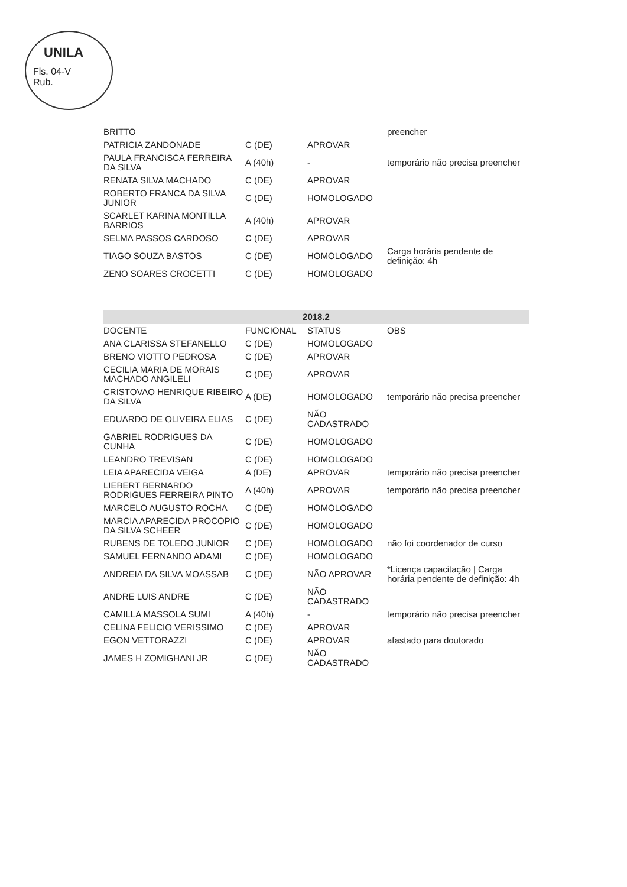UNILA
Fls. 04-V
Rub.
| BRITTO | | | preencher |
| PATRICIA ZANDONADE | C (DE) | APROVAR | |
| PAULA FRANCISCA FERREIRA DA SILVA | A (40h) | - | temporário não precisa preencher |
| RENATA SILVA MACHADO | C (DE) | APROVAR | |
| ROBERTO FRANCA DA SILVA JUNIOR | C (DE) | HOMOLOGADO | |
| SCARLET KARINA MONTILLA BARRIOS | A (40h) | APROVAR | |
| SELMA PASSOS CARDOSO | C (DE) | APROVAR | |
| TIAGO SOUZA BASTOS | C (DE) | HOMOLOGADO | Carga horária pendente de definição: 4h |
| ZENO SOARES CROCETTI | C (DE) | HOMOLOGADO | |
| 2018.2 | | | |
| --- | --- | --- | --- |
| DOCENTE | FUNCIONAL | STATUS | OBS |
| ANA CLARISSA STEFANELLO | C (DE) | HOMOLOGADO | |
| BRENO VIOTTO PEDROSA | C (DE) | APROVAR | |
| CECILIA MARIA DE MORAIS MACHADO ANGILELI | C (DE) | APROVAR | |
| CRISTOVAO HENRIQUE RIBEIRO DA SILVA | A (DE) | HOMOLOGADO | temporário não precisa preencher |
| EDUARDO DE OLIVEIRA ELIAS | C (DE) | NÃO CADASTRADO | |
| GABRIEL RODRIGUES DA CUNHA | C (DE) | HOMOLOGADO | |
| LEANDRO TREVISAN | C (DE) | HOMOLOGADO | |
| LEIA APARECIDA VEIGA | A (DE) | APROVAR | temporário não precisa preencher |
| LIEBERT BERNARDO RODRIGUES FERREIRA PINTO | A (40h) | APROVAR | temporário não precisa preencher |
| MARCELO AUGUSTO ROCHA | C (DE) | HOMOLOGADO | |
| MARCIA APARECIDA PROCOPIO DA SILVA SCHEER | C (DE) | HOMOLOGADO | |
| RUBENS DE TOLEDO JUNIOR | C (DE) | HOMOLOGADO | não foi coordenador de curso |
| SAMUEL FERNANDO ADAMI | C (DE) | HOMOLOGADO | |
| ANDREIA DA SILVA MOASSAB | C (DE) | NÃO APROVAR | *Licença capacitação / Carga horária pendente de definição: 4h |
| ANDRE LUIS ANDRE | C (DE) | NÃO CADASTRADO | |
| CAMILLA MASSOLA SUMI | A (40h) | - | temporário não precisa preencher |
| CELINA FELICIO VERISSIMO | C (DE) | APROVAR | |
| EGON VETTORAZZI | C (DE) | APROVAR | afastado para doutorado |
| JAMES H ZOMIGHANI JR | C (DE) | NÃO CADASTRADO | |